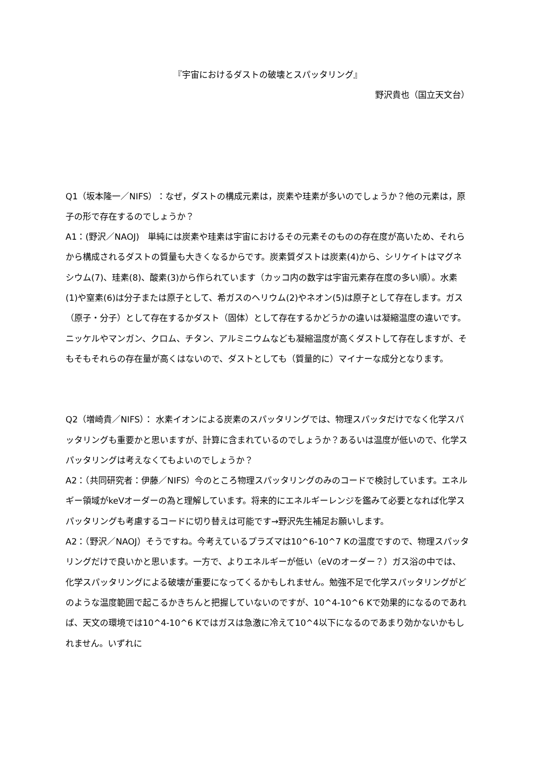『宇宙におけるダストの破壊とスパッタリング』
野沢貴也（国立天文台）
Q1（坂本隆一／NIFS）：なぜ，ダストの構成元素は，炭素や珪素が多いのでしょうか？他の元素は，原子の形で存在するのでしょうか？
A1：(野沢／NAOJ)　単純には炭素や珪素は宇宙におけるその元素そのものの存在度が高いため、それらから構成されるダストの質量も大きくなるからです。炭素質ダストは炭素(4)から、シリケイトはマグネシウム(7)、珪素(8)、酸素(3)から作られています（カッコ内の数字は宇宙元素存在度の多い順）。水素(1)や窒素(6)は分子または原子として、希ガスのヘリウム(2)やネオン(5)は原子として存在します。ガス（原子・分子）として存在するかダスト（固体）として存在するかどうかの違いは凝縮温度の違いです。ニッケルやマンガン、クロム、チタン、アルミニウムなども凝縮温度が高くダストして存在しますが、そもそもそれらの存在量が高くはないので、ダストとしても（質量的に）マイナーな成分となります。
Q2（増崎貴／NIFS）： 水素イオンによる炭素のスパッタリングでは、物理スパッタだけでなく化学スパッタリングも重要かと思いますが、計算に含まれているのでしょうか？あるいは温度が低いので、化学スパッタリングは考えなくてもよいのでしょうか？
A2：（共同研究者：伊藤／NIFS）今のところ物理スパッタリングのみのコードで検討しています。エネルギー領域がkeVオーダーの為と理解しています。将来的にエネルギーレンジを鑑みて必要となれば化学スパッタリングも考慮するコードに切り替えは可能です→野沢先生補足お願いします。
A2：（野沢／NAOJ）そうですね。今考えているプラズマは10^6-10^7 Kの温度ですので、物理スパッタリングだけで良いかと思います。一方で、よりエネルギーが低い（eVのオーダー？）ガス浴の中では、化学スパッタリングによる破壊が重要になってくるかもしれません。勉強不足で化学スパッタリングがどのような温度範囲で起こるかきちんと把握していないのですが、10^4-10^6 Kで効果的になるのであれば、天文の環境では10^4-10^6 Kではガスは急激に冷えて10^4以下になるのであまり効かないかもしれません。いずれに